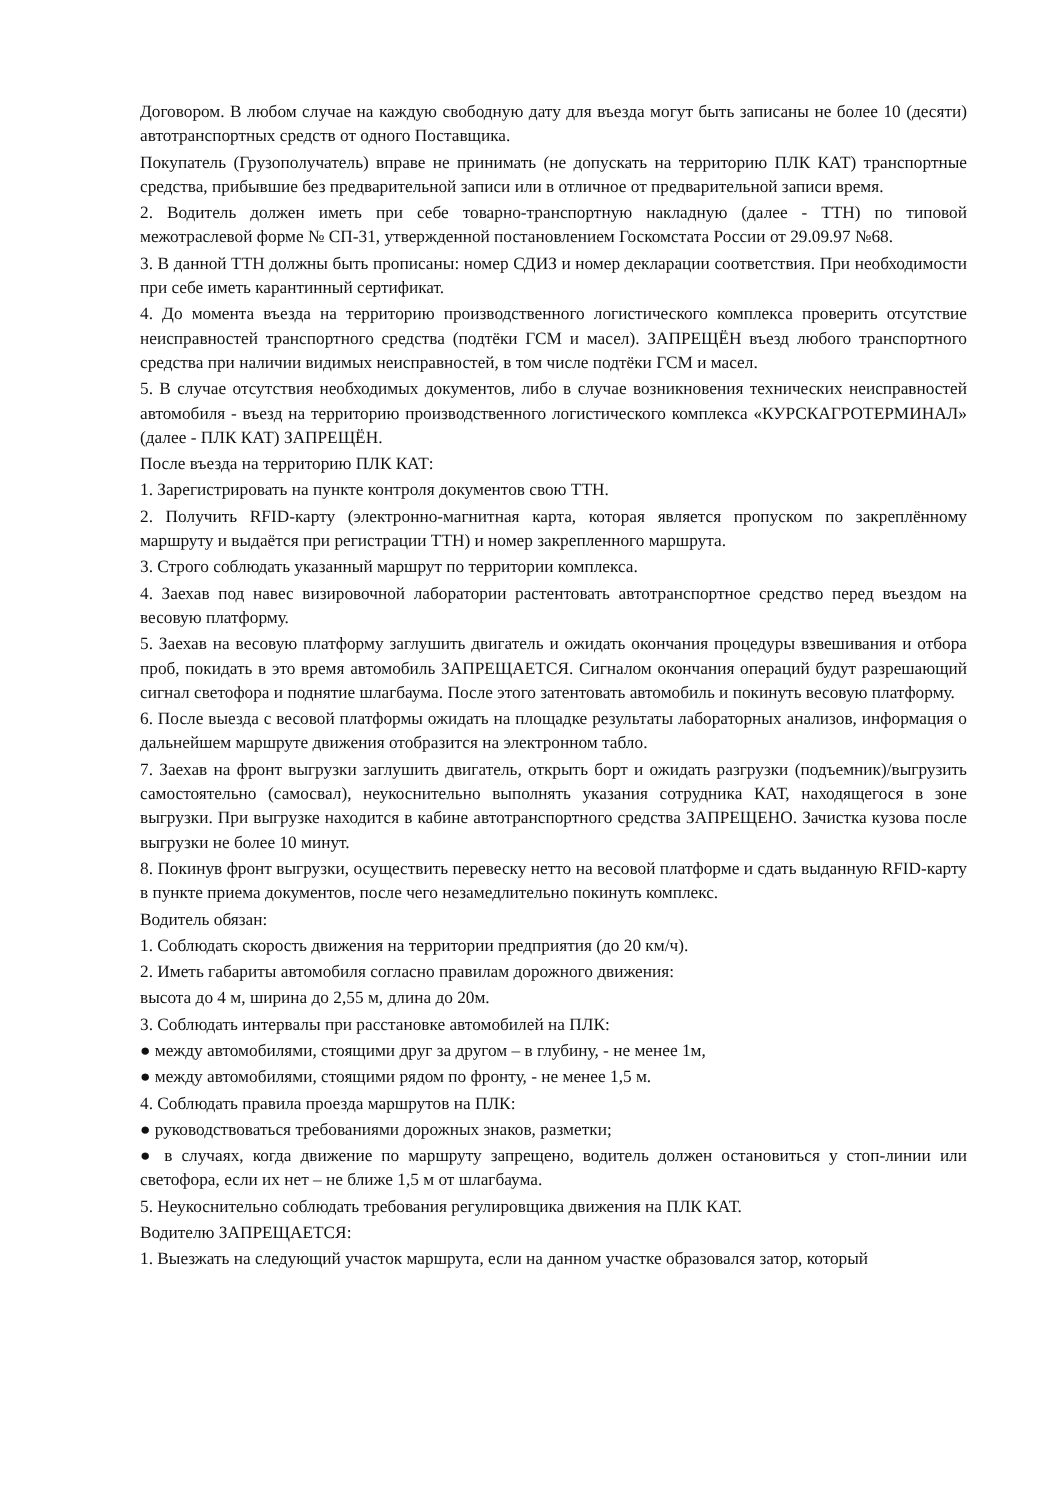Договором. В любом случае на каждую свободную дату для въезда могут быть записаны не более 10 (десяти) автотранспортных средств от одного Поставщика.
Покупатель (Грузополучатель) вправе не принимать (не допускать на территорию ПЛК КАТ) транспортные средства, прибывшие без предварительной записи или в отличное от предварительной записи время.
2. Водитель должен иметь при себе товарно-транспортную накладную (далее - ТТН) по типовой межотраслевой форме № СП-31, утвержденной постановлением Госкомстата России от 29.09.97 №68.
3. В данной ТТН должны быть прописаны: номер СДИЗ и номер декларации соответствия. При необходимости при себе иметь карантинный сертификат.
4. До момента въезда на территорию производственного логистического комплекса проверить отсутствие неисправностей транспортного средства (подтёки ГСМ и масел). ЗАПРЕЩЁН въезд любого транспортного средства при наличии видимых неисправностей, в том числе подтёки ГСМ и масел.
5. В случае отсутствия необходимых документов, либо в случае возникновения технических неисправностей автомобиля - въезд на территорию производственного логистического комплекса «КУРСКАГРОТЕРМИНАЛ» (далее - ПЛК КАТ) ЗАПРЕЩЁН.
После въезда на территорию ПЛК КАТ:
1. Зарегистрировать на пункте контроля документов свою ТТН.
2. Получить RFID-карту (электронно-магнитная карта, которая является пропуском по закреплённому маршруту и выдаётся при регистрации ТТН) и номер закрепленного маршрута.
3. Строго соблюдать указанный маршрут по территории комплекса.
4. Заехав под навес визировочной лаборатории растентовать автотранспортное средство перед въездом на весовую платформу.
5. Заехав на весовую платформу заглушить двигатель и ожидать окончания процедуры взвешивания и отбора проб, покидать в это время автомобиль ЗАПРЕЩАЕТСЯ. Сигналом окончания операций будут разрешающий сигнал светофора и поднятие шлагбаума. После этого затентовать автомобиль и покинуть весовую платформу.
6. После выезда с весовой платформы ожидать на площадке результаты лабораторных анализов, информация о дальнейшем маршруте движения отобразится на электронном табло.
7. Заехав на фронт выгрузки заглушить двигатель, открыть борт и ожидать разгрузки (подъемник)/выгрузить самостоятельно (самосвал), неукоснительно выполнять указания сотрудника КАТ, находящегося в зоне выгрузки. При выгрузке находится в кабине автотранспортного средства ЗАПРЕЩЕНО. Зачистка кузова после выгрузки не более 10 минут.
8. Покинув фронт выгрузки, осуществить перевеску нетто на весовой платформе и сдать выданную RFID-карту в пункте приема документов, после чего незамедлительно покинуть комплекс.
Водитель обязан:
1. Соблюдать скорость движения на территории предприятия (до 20 км/ч).
2. Иметь габариты автомобиля согласно правилам дорожного движения:
высота до 4 м, ширина до 2,55 м, длина до 20м.
3. Соблюдать интервалы при расстановке автомобилей на ПЛК:
● между автомобилями, стоящими друг за другом – в глубину, - не менее 1м,
● между автомобилями, стоящими рядом по фронту, - не менее 1,5 м.
4. Соблюдать правила проезда маршрутов на ПЛК:
● руководствоваться требованиями дорожных знаков, разметки;
● в случаях, когда движение по маршруту запрещено, водитель должен остановиться у стоп-линии или светофора, если их нет – не ближе 1,5 м от шлагбаума.
5. Неукоснительно соблюдать требования регулировщика движения на ПЛК КАТ.
Водителю ЗАПРЕЩАЕТСЯ:
1. Выезжать на следующий участок маршрута, если на данном участке образовался затор, который